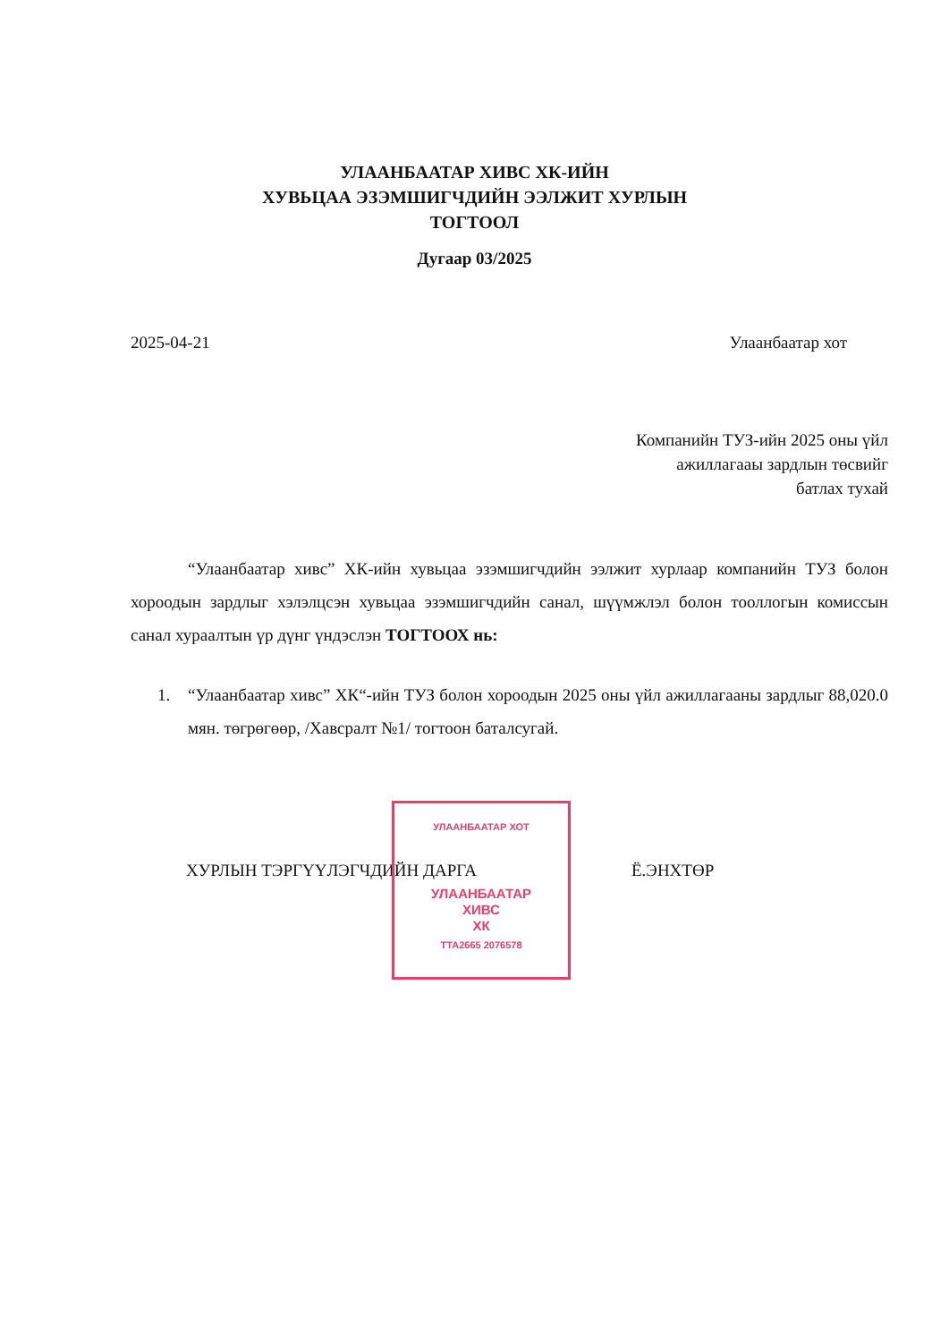УЛААНБААТАР ХИВС ХК-ИЙН
ХУВЬЦАА ЭЗЭМШИГЧДИЙН ЭЭЛЖИТ ХУРЛЫН
ТОГТООЛ
Дугаар 03/2025
2025-04-21 Улаанбаатар хот
Компанийн ТУЗ-ийн 2025 оны үйл
ажиллагааы зардлын төсвийг
батлах тухай
“Улаанбаатар хивс” ХК-ийн хувьцаа эзэмшигчдийн ээлжит хурлаар компанийн ТУЗ болон хороодын зардлыг хэлэлцсэн хувьцаа эзэмшигчдийн санал, шүүмжлэл болон тооллогын комиссын санал хураалтын үр дүнг үндэслэн ТОГТООХ нь:
1. “Улаанбаатар хивс” ХК“-ийн ТУЗ болон хороодын 2025 оны үйл ажиллагааны зардлыг 88,020.0 мян. төгрөгөөр, /Хавсралт №1/ тогтоон баталсугай.
ХУРЛЫН ТЭРГҮҮЛЭГЧДИЙН ДАРГА Ё.ЭНХТӨР
УЛААНБААТАР ХОТ
УЛААНБААТАР
ХИВС
ХК
ТТА2665 2076578